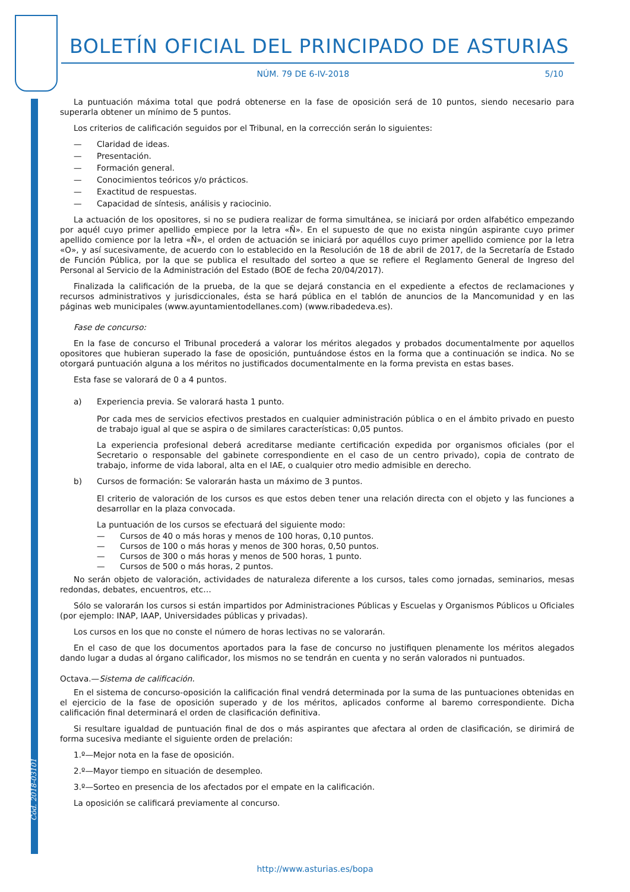BOLETÍN OFICIAL DEL PRINCIPADO DE ASTURIAS
5/10
NÚM. 79 DE 6-IV-2018
Cód. 2018-03101
La puntuación máxima total que podrá obtenerse en la fase de oposición será de 10 puntos, siendo necesario para superarla obtener un mínimo de 5 puntos.
Los criterios de calificación seguidos por el Tribunal, en la corrección serán lo siguientes:
— Claridad de ideas.
— Presentación.
— Formación general.
— Conocimientos teóricos y/o prácticos.
— Exactitud de respuestas.
— Capacidad de síntesis, análisis y raciocinio.
La actuación de los opositores, si no se pudiera realizar de forma simultánea, se iniciará por orden alfabético empezando por aquél cuyo primer apellido empiece por la letra «Ñ». En el supuesto de que no exista ningún aspirante cuyo primer apellido comience por la letra «Ñ», el orden de actuación se iniciará por aquéllos cuyo primer apellido comience por la letra «O», y así sucesivamente, de acuerdo con lo establecido en la Resolución de 18 de abril de 2017, de la Secretaría de Estado de Función Pública, por la que se publica el resultado del sorteo a que se refiere el Reglamento General de Ingreso del Personal al Servicio de la Administración del Estado (BOE de fecha 20/04/2017).
Finalizada la calificación de la prueba, de la que se dejará constancia en el expediente a efectos de reclamaciones y recursos administrativos y jurisdiccionales, ésta se hará pública en el tablón de anuncios de la Mancomunidad y en las páginas web municipales (www.ayuntamientodellanes.com) (www.ribadedeva.es).
Fase de concurso:
En la fase de concurso el Tribunal procederá a valorar los méritos alegados y probados documentalmente por aquellos opositores que hubieran superado la fase de oposición, puntuándose éstos en la forma que a continuación se indica. No se otorgará puntuación alguna a los méritos no justificados documentalmente en la forma prevista en estas bases.
Esta fase se valorará de 0 a 4 puntos.
a) Experiencia previa. Se valorará hasta 1 punto.
Por cada mes de servicios efectivos prestados en cualquier administración pública o en el ámbito privado en puesto de trabajo igual al que se aspira o de similares características: 0,05 puntos.
La experiencia profesional deberá acreditarse mediante certificación expedida por organismos oficiales (por el Secretario o responsable del gabinete correspondiente en el caso de un centro privado), copia de contrato de trabajo, informe de vida laboral, alta en el IAE, o cualquier otro medio admisible en derecho.
b) Cursos de formación: Se valorarán hasta un máximo de 3 puntos.
El criterio de valoración de los cursos es que estos deben tener una relación directa con el objeto y las funciones a desarrollar en la plaza convocada.
La puntuación de los cursos se efectuará del siguiente modo:
— Cursos de 40 o más horas y menos de 100 horas, 0,10 puntos.
— Cursos de 100 o más horas y menos de 300 horas, 0,50 puntos.
— Cursos de 300 o más horas y menos de 500 horas, 1 punto.
— Cursos de 500 o más horas, 2 puntos.
No serán objeto de valoración, actividades de naturaleza diferente a los cursos, tales como jornadas, seminarios, mesas redondas, debates, encuentros, etc…
Sólo se valorarán los cursos si están impartidos por Administraciones Públicas y Escuelas y Organismos Públicos u Oficiales (por ejemplo: INAP, IAAP, Universidades públicas y privadas).
Los cursos en los que no conste el número de horas lectivas no se valorarán.
En el caso de que los documentos aportados para la fase de concurso no justifiquen plenamente los méritos alegados dando lugar a dudas al órgano calificador, los mismos no se tendrán en cuenta y no serán valorados ni puntuados.
Octava.—Sistema de calificación.
En el sistema de concurso-oposición la calificación final vendrá determinada por la suma de las puntuaciones obtenidas en el ejercicio de la fase de oposición superado y de los méritos, aplicados conforme al baremo correspondiente. Dicha calificación final determinará el orden de clasificación definitiva.
Si resultare igualdad de puntuación final de dos o más aspirantes que afectara al orden de clasificación, se dirimirá de forma sucesiva mediante el siguiente orden de prelación:
1.º—Mejor nota en la fase de oposición.
2.º—Mayor tiempo en situación de desempleo.
3.º—Sorteo en presencia de los afectados por el empate en la calificación.
La oposición se calificará previamente al concurso.
http://www.asturias.es/bopa